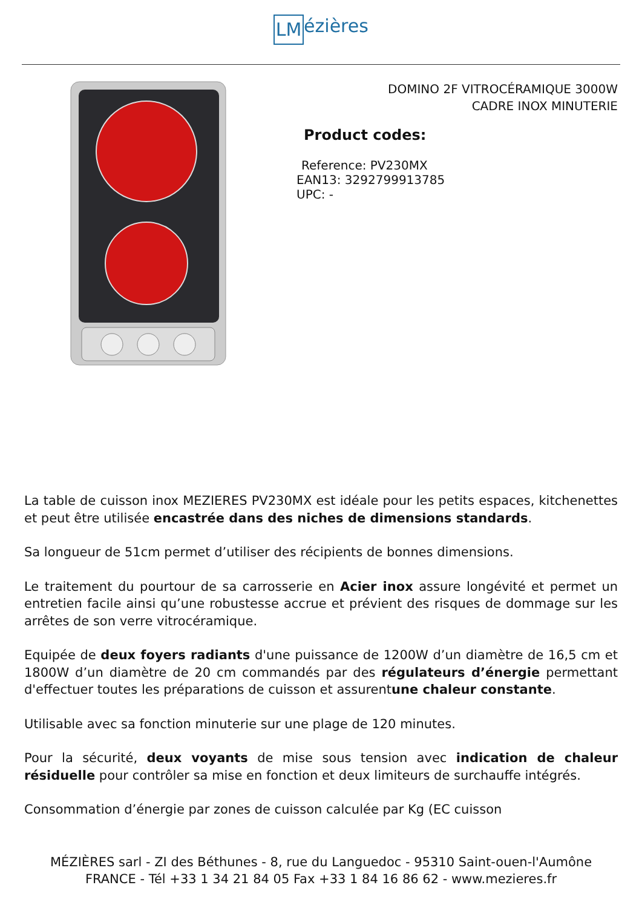LM ézières
DOMINO 2F VITROCÉRAMIQUE 3000W
CADRE INOX MINUTERIE
Product codes:
Reference: PV230MX
EAN13: 3292799913785
UPC: -
La table de cuisson inox MEZIERES PV230MX est idéale pour les petits espaces, kitchenettes et peut être utilisée encastrée dans des niches de dimensions standards.
Sa longueur de 51cm permet d’utiliser des récipients de bonnes dimensions.
Le traitement du pourtour de sa carrosserie en Acier inox assure longévité et permet un entretien facile ainsi qu’une robustesse accrue et prévient des risques de dommage sur les arrêtes de son verre vitrocéramique.
Equipée de deux foyers radiants d'une puissance de 1200W d’un diamètre de 16,5 cm et 1800W d’un diamètre de 20 cm commandés par des régulateurs d’énergie permettant d'effectuer toutes les préparations de cuisson et assurentune chaleur constante.
Utilisable avec sa fonction minuterie sur une plage de 120 minutes.
Pour la sécurité, deux voyants de mise sous tension avec indication de chaleur résiduelle pour contrôler sa mise en fonction et deux limiteurs de surchauffe intégrés.
Consommation d’énergie par zones de cuisson calculée par Kg (EC cuisson
MÉZIÈRES sarl - ZI des Béthunes - 8, rue du Languedoc - 95310 Saint-ouen-l'Aumône
FRANCE - Tél +33 1 34 21 84 05 Fax +33 1 84 16 86 62 - www.mezieres.fr